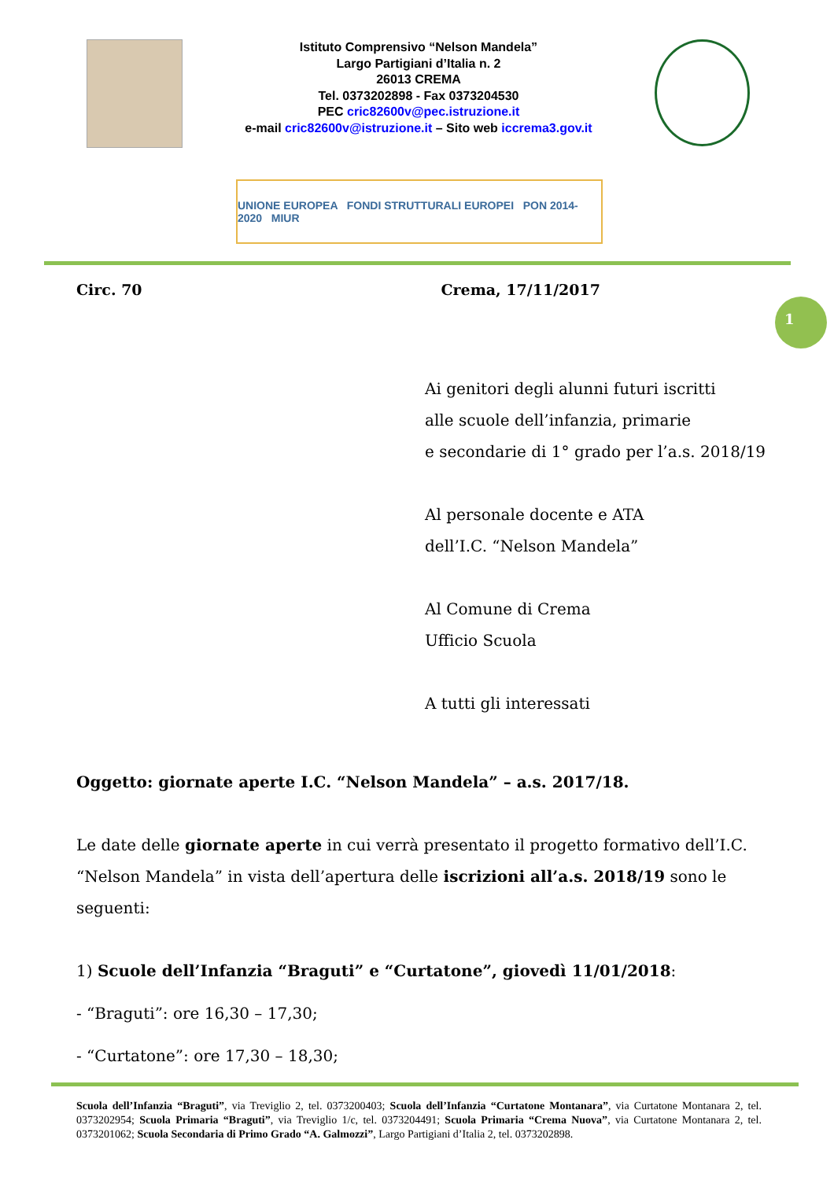Istituto Comprensivo “Nelson Mandela”
Largo Partigiani d’Italia n. 2
26013 CREMA
Tel. 0373202898 - Fax 0373204530
PEC cric82600v@pec.istruzione.it
e-mail cric82600v@istruzione.it – Sito web iccrema3.gov.it
UNIONE EUROPEA FONDI STRUTTURALI EUROPEI PON 2014-2020 MIUR
Circ. 70 Crema, 17/11/2017
1
Ai genitori degli alunni futuri iscritti
alle scuole dell’infanzia, primarie
e secondarie di 1° grado per l’a.s. 2018/19
Al personale docente e ATA
dell’I.C. “Nelson Mandela”
Al Comune di Crema
Ufficio Scuola
A tutti gli interessati
Oggetto: giornate aperte I.C. “Nelson Mandela” – a.s. 2017/18.
Le date delle giornate aperte in cui verrà presentato il progetto formativo dell’I.C. “Nelson Mandela” in vista dell’apertura delle iscrizioni all’a.s. 2018/19 sono le seguenti:
1) Scuole dell’Infanzia “Braguti” e “Curtatone”, giovedì 11/01/2018:
- “Braguti”: ore 16,30 – 17,30;
- “Curtatone”: ore 17,30 – 18,30;
Scuola dell’Infanzia “Braguti”, via Treviglio 2, tel. 0373200403; Scuola dell’Infanzia “Curtatone Montanara”, via Curtatone Montanara 2, tel. 0373202954; Scuola Primaria “Braguti”, via Treviglio 1/c, tel. 0373204491; Scuola Primaria “Crema Nuova”, via Curtatone Montanara 2, tel. 0373201062; Scuola Secondaria di Primo Grado “A. Galmozzi”, Largo Partigiani d’Italia 2, tel. 0373202898.